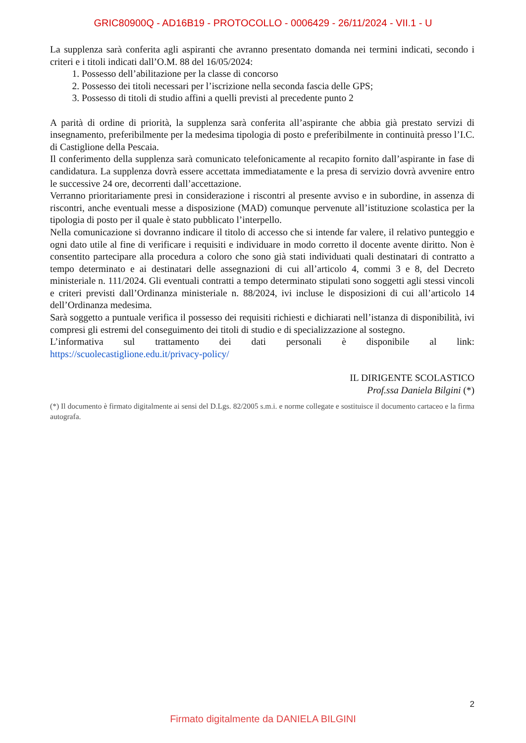GRIC80900Q - AD16B19 - PROTOCOLLO - 0006429 - 26/11/2024 - VII.1 - U
La supplenza sarà conferita agli aspiranti che avranno presentato domanda nei termini indicati, secondo i criteri e i titoli indicati dall’O.M. 88 del 16/05/2024:
1. Possesso dell’abilitazione per la classe di concorso
2. Possesso dei titoli necessari per l’iscrizione nella seconda fascia delle GPS;
3. Possesso di titoli di studio affini a quelli previsti al precedente punto 2
A parità di ordine di priorità, la supplenza sarà conferita all’aspirante che abbia già prestato servizi di insegnamento, preferibilmente per la medesima tipologia di posto e preferibilmente in continuità presso l’I.C. di Castiglione della Pescaia.
Il conferimento della supplenza sarà comunicato telefonicamente al recapito fornito dall’aspirante in fase di candidatura. La supplenza dovrà essere accettata immediatamente e la presa di servizio dovrà avvenire entro le successive 24 ore, decorrenti dall’accettazione.
Verranno prioritariamente presi in considerazione i riscontri al presente avviso e in subordine, in assenza di riscontri, anche eventuali messe a disposizione (MAD) comunque pervenute all’istituzione scolastica per la tipologia di posto per il quale è stato pubblicato l’interpello.
Nella comunicazione si dovranno indicare il titolo di accesso che si intende far valere, il relativo punteggio e ogni dato utile al fine di verificare i requisiti e individuare in modo corretto il docente avente diritto. Non è consentito partecipare alla procedura a coloro che sono già stati individuati quali destinatari di contratto a tempo determinato e ai destinatari delle assegnazioni di cui all’articolo 4, commi 3 e 8, del Decreto ministeriale n. 111/2024. Gli eventuali contratti a tempo determinato stipulati sono soggetti agli stessi vincoli e criteri previsti dall’Ordinanza ministeriale n. 88/2024, ivi incluse le disposizioni di cui all’articolo 14 dell’Ordinanza medesima.
Sarà soggetto a puntuale verifica il possesso dei requisiti richiesti e dichiarati nell’istanza di disponibilità, ivi compresi gli estremi del conseguimento dei titoli di studio e di specializzazione al sostegno.
L’informativa sul trattamento dei dati personali è disponibile al link:
https://scuolecastiglione.edu.it/privacy-policy/
IL DIRIGENTE SCOLASTICO
Prof.ssa Daniela Bilgini (*)
(*) Il documento è firmato digitalmente ai sensi del D.Lgs. 82/2005 s.m.i. e norme collegate e sostituisce il documento cartaceo e la firma autografa.
2
Firmato digitalmente da DANIELA BILGINI